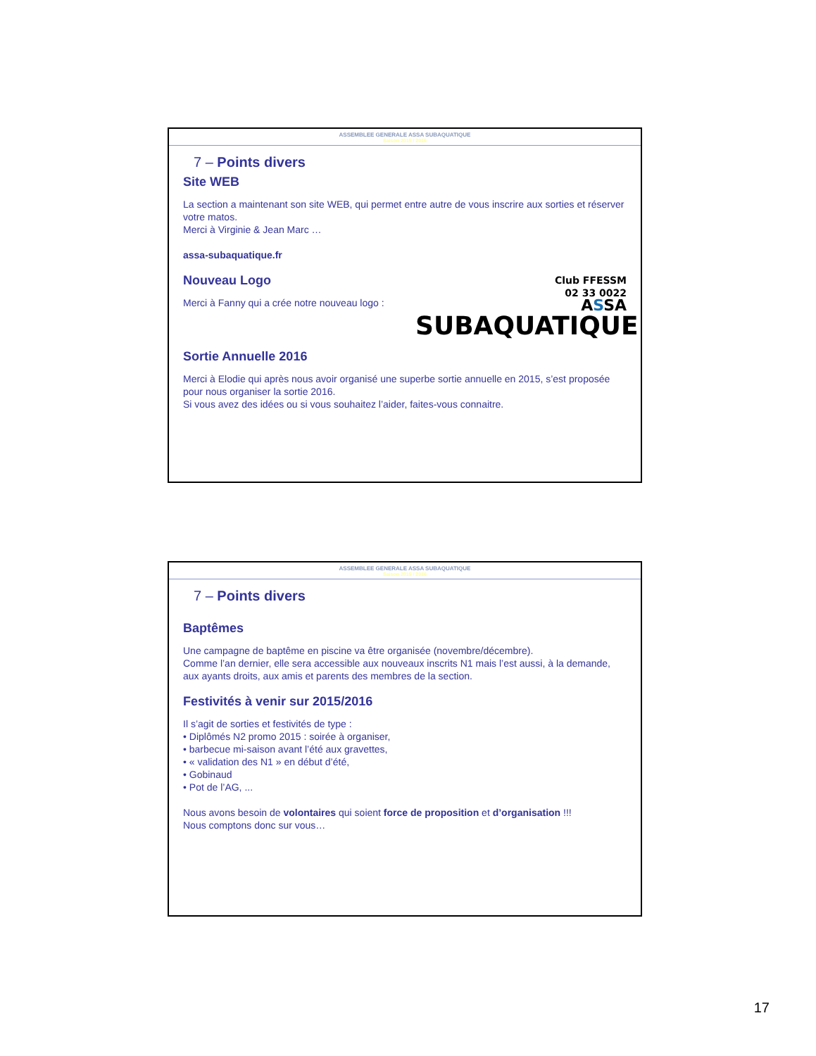ASSEMBLEE GENERALE ASSA SUBAQUATIQUE
Saison 2015 / 2016
7 – Points divers
Site WEB
La section a maintenant son site WEB, qui permet entre autre de vous inscrire aux sorties et réserver votre matos.
Merci à Virginie & Jean Marc …
assa-subaquatique.fr
Club FFESSM
02 33 0022
ASSA
SUBAQUATIQUE
Nouveau Logo
Merci à Fanny qui a crée notre nouveau logo :
Sortie Annuelle 2016
Merci à Elodie qui après nous avoir organisé une superbe sortie annuelle en 2015, s’est proposée pour nous organiser la sortie 2016.
Si vous avez des idées ou si vous souhaitez l’aider, faites-vous connaitre.
ASSEMBLEE GENERALE ASSA SUBAQUATIQUE
Saison 2015 / 2016
7 – Points divers
Baptêmes
Une campagne de baptême en piscine va être organisée (novembre/décembre).
Comme l’an dernier, elle sera accessible aux nouveaux inscrits N1 mais l’est aussi, à la demande, aux ayants droits, aux amis et parents des membres de la section.
Festivités à venir sur 2015/2016
Il s’agit de sorties et festivités de type :
• Diplômés N2 promo 2015 : soirée à organiser,
• barbecue mi-saison avant l’été aux gravettes,
• « validation des N1 » en début d’été,
• Gobinaud
• Pot de l’AG, ...
Nous avons besoin de volontaires qui soient force de proposition et d’organisation !!!
Nous comptons donc sur vous…
17